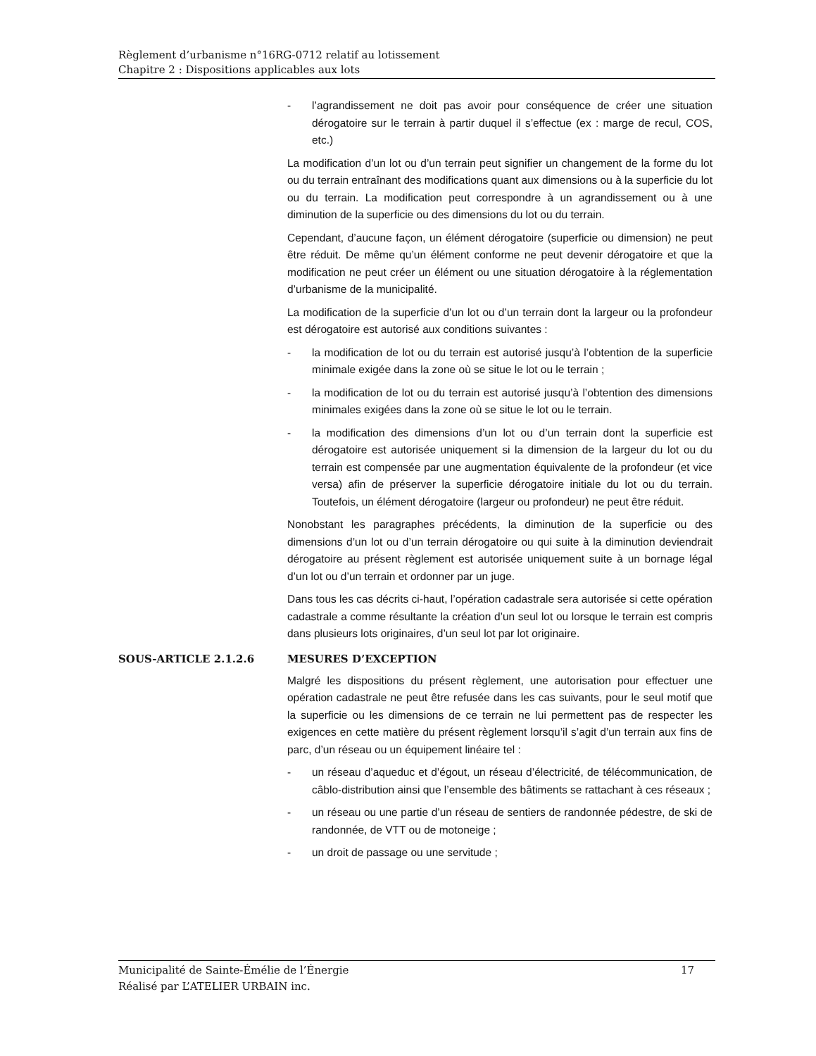Règlement d’urbanisme n°16RG-0712 relatif au lotissement
Chapitre 2 : Dispositions applicables aux lots
- l’agrandissement ne doit pas avoir pour conséquence de créer une situation dérogatoire sur le terrain à partir duquel il s’effectue (ex : marge de recul, COS, etc.)
La modification d’un lot ou d’un terrain peut signifier un changement de la forme du lot ou du terrain entraînant des modifications quant aux dimensions ou à la superficie du lot ou du terrain. La modification peut correspondre à un agrandissement ou à une diminution de la superficie ou des dimensions du lot ou du terrain.
Cependant, d’aucune façon, un élément dérogatoire (superficie ou dimension) ne peut être réduit. De même qu’un élément conforme ne peut devenir dérogatoire et que la modification ne peut créer un élément ou une situation dérogatoire à la réglementation d’urbanisme de la municipalité.
La modification de la superficie d’un lot ou d’un terrain dont la largeur ou la profondeur est dérogatoire est autorisé aux conditions suivantes :
- la modification de lot ou du terrain est autorisé jusqu’à l’obtention de la superficie minimale exigée dans la zone où se situe le lot ou le terrain ;
- la modification de lot ou du terrain est autorisé jusqu’à l’obtention des dimensions minimales exigées dans la zone où se situe le lot ou le terrain.
- la modification des dimensions d’un lot ou d’un terrain dont la superficie est dérogatoire est autorisée uniquement si la dimension de la largeur du lot ou du terrain est compensée par une augmentation équivalente de la profondeur (et vice versa) afin de préserver la superficie dérogatoire initiale du lot ou du terrain. Toutefois, un élément dérogatoire (largeur ou profondeur) ne peut être réduit.
Nonobstant les paragraphes précédents, la diminution de la superficie ou des dimensions d’un lot ou d’un terrain dérogatoire ou qui suite à la diminution deviendrait dérogatoire au présent règlement est autorisée uniquement suite à un bornage légal d’un lot ou d’un terrain et ordonner par un juge.
Dans tous les cas décrits ci-haut, l’opération cadastrale sera autorisée si cette opération cadastrale a comme résultante la création d’un seul lot ou lorsque le terrain est compris dans plusieurs lots originaires, d’un seul lot par lot originaire.
SOUS-ARTICLE 2.1.2.6 MESURES D’EXCEPTION
Malgré les dispositions du présent règlement, une autorisation pour effectuer une opération cadastrale ne peut être refusée dans les cas suivants, pour le seul motif que la superficie ou les dimensions de ce terrain ne lui permettent pas de respecter les exigences en cette matière du présent règlement lorsqu’il s’agit d’un terrain aux fins de parc, d’un réseau ou un équipement linéaire tel :
- un réseau d’aqueduc et d’égout, un réseau d’électricité, de télécommunication, de câblo-distribution ainsi que l’ensemble des bâtiments se rattachant à ces réseaux ;
- un réseau ou une partie d’un réseau de sentiers de randonnée pédestre, de ski de randonnée, de VTT ou de motoneige ;
- un droit de passage ou une servitude ;
Municipalité de Sainte-Émélie de l’Énergie 17
Réalisé par L’ATELIER URBAIN inc.